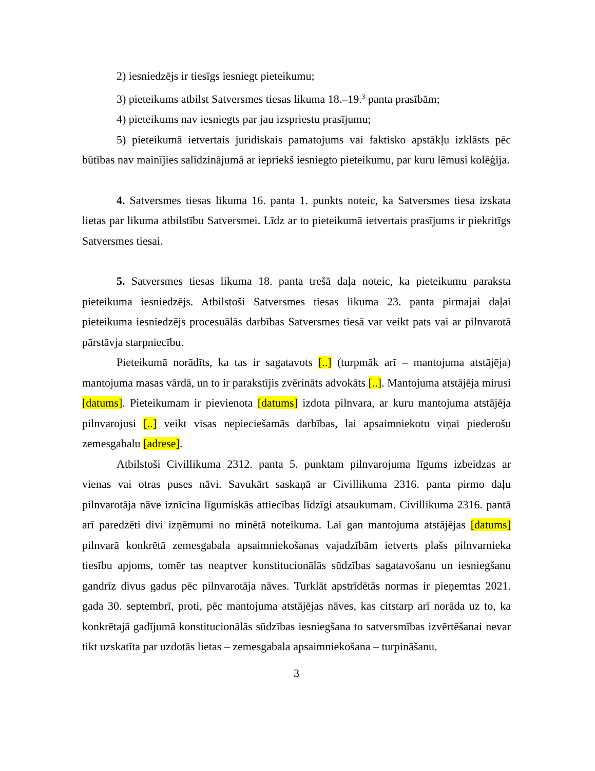2) iesniedzējs ir tiesīgs iesniegt pieteikumu;
3) pieteikums atbilst Satversmes tiesas likuma 18.–19.<sup>3</sup> panta prasībām;
4) pieteikums nav iesniegts par jau izspriestu prasījumu;
5) pieteikumā ietvertais juridiskais pamatojums vai faktisko apstākļu izklāsts pēc būtības nav mainījies salīdzinājumā ar iepriekš iesniegto pieteikumu, par kuru lēmusi kolēģija.
4. Satversmes tiesas likuma 16. panta 1. punkts noteic, ka Satversmes tiesa izskata lietas par likuma atbilstību Satversmei. Līdz ar to pieteikumā ietvertais prasījums ir piekritīgs Satversmes tiesai.
5. Satversmes tiesas likuma 18. panta trešā daļa noteic, ka pieteikumu paraksta pieteikuma iesniedzējs. Atbilstoši Satversmes tiesas likuma 23. panta pirmajai daļai pieteikuma iesniedzējs procesuālās darbības Satversmes tiesā var veikt pats vai ar pilnvarotā pārstāvja starpniecību.
Pieteikumā norādīts, ka tas ir sagatavots [..] (turpmāk arī – mantojuma atstājēja) mantojuma masas vārdā, un to ir parakstījis zvērināts advokāts [..]. Mantojuma atstājēja mirusi [datums]. Pieteikumam ir pievienota [datums] izdota pilnvara, ar kuru mantojuma atstājēja pilnvarojusi [..] veikt visas nepieciešamās darbības, lai apsaimniekotu viņai piederošu zemesgabalu [adrese].
Atbilstoši Civillikuma 2312. panta 5. punktam pilnvarojuma līgums izbeidzas ar vienas vai otras puses nāvi. Savukārt saskaņā ar Civillikuma 2316. panta pirmo daļu pilnvarotāja nāve iznīcina līgumiskās attiecības līdzīgi atsaukumam. Civillikuma 2316. pantā arī paredzēti divi izņēmumi no minētā noteikuma. Lai gan mantojuma atstājējas [datums] pilnvarā konkrētā zemesgabala apsaimniekošanas vajadzībām ietverts plašs pilnvarnieka tiesību apjoms, tomēr tas neaptver konstitucionālās sūdzības sagatavošanu un iesniegšanu gandrīz divus gadus pēc pilnvarotāja nāves. Turklāt apstrīdētās normas ir pieņemtas 2021. gada 30. septembrī, proti, pēc mantojuma atstājējas nāves, kas citstarp arī norāda uz to, ka konkrētajā gadījumā konstitucionālās sūdzības iesniegšana to satversmības izvērtēšanai nevar tikt uzskatīta par uzdotās lietas – zemesgabala apsaimniekošana – turpināšanu.
3